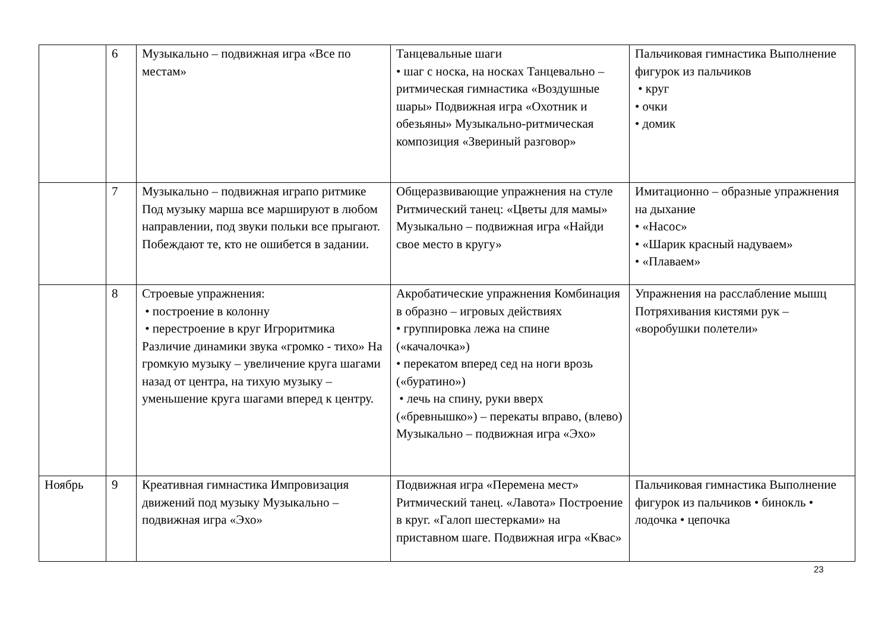| | 6 | Музыкально – подвижная игра «Все по местам» | Танцевальные шаги • шаг с носка, на носках Танцевально – ритмическая гимнастика «Воздушные шары» Подвижная игра «Охотник и обезьяны» Музыкально-ритмическая композиция «Звериный разговор» | Пальчиковая гимнастика Выполнение фигурок из пальчиков • круг • очки • домик |
| | 7 | Музыкально – подвижная игрaпо ритмике Под музыку марша все маршируют в любом направлении, под звуки польки все прыгают. Побеждают те, кто не ошибется в задании. | Общеразвивающие упражнения на стуле Ритмический танец: «Цветы для мамы» Музыкально – подвижная игра «Найди свое место в кругу» | Имитационно – образные упражнения на дыхание • «Насос» • «Шарик красный надуваем» • «Плаваем» |
| | 8 | Строевые упражнения: • построение в колонну • перестроение в круг Игроритмика Различие динамики звука «громко - тихо» На громкую музыку – увеличение круга шагами назад от центра, на тихую музыку – уменьшение круга шагами вперед к центру. | Акробатические упражнения Комбинация в образно – игровых действиях • группировка лежа на спине («качалочка») • перекатом вперед сед на ноги врозь («буратино») • лечь на спину, руки вверх («бревнышко») – перекаты вправо, (влево) Музыкально – подвижная игра «Эхо» | Упражнения на расслабление мышц Потряхивания кистями рук – «воробушки полетели» |
| Ноябрь | 9 | Креативная гимнастика Импровизация движений под музыку Музыкально – подвижная игра «Эхо» | Подвижная игра «Перемена мест» Ритмический танец. «Лавота» Построение в круг. «Галоп шестерками» на приставном шаге. Подвижная игра «Квас» | Пальчиковая гимнастика Выполнение фигурок из пальчиков • бинокль • лодочка • цепочка |
23